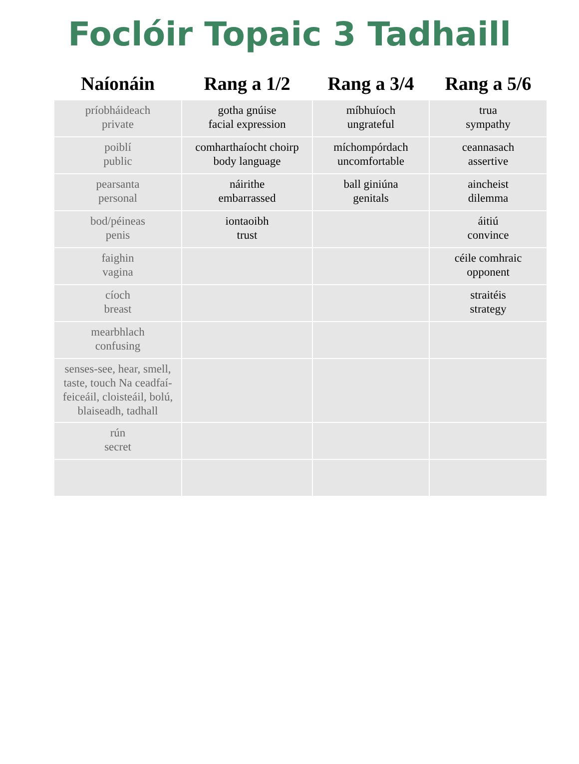Foclóir Topaic 3 Tadhaill
| Naíonáin | Rang a 1/2 | Rang a 3/4 | Rang a 5/6 |
| --- | --- | --- | --- |
| príobháideach private | gotha gnúise facial expression | míbhuíoch ungrateful | trua sympathy |
| poiblí public | comharthaíocht choirp body language | míchompórdach uncomfortable | ceannasach assertive |
| pearsanta personal | náirithe embarrassed | ball giniúna genitals | aincheist dilemma |
| bod/péineas penis | iontaoibh trust | | áitiú convince |
| faighin vagina | | | céile comhraic opponent |
| cíoch breast | | | straitéis strategy |
| mearbhlach confusing | | | |
| senses-see, hear, smell, taste, touch Na ceadfaí- feiceáil, cloisteáil, bolú, blaiseadh, tadhall | | | |
| rún secret | | | |